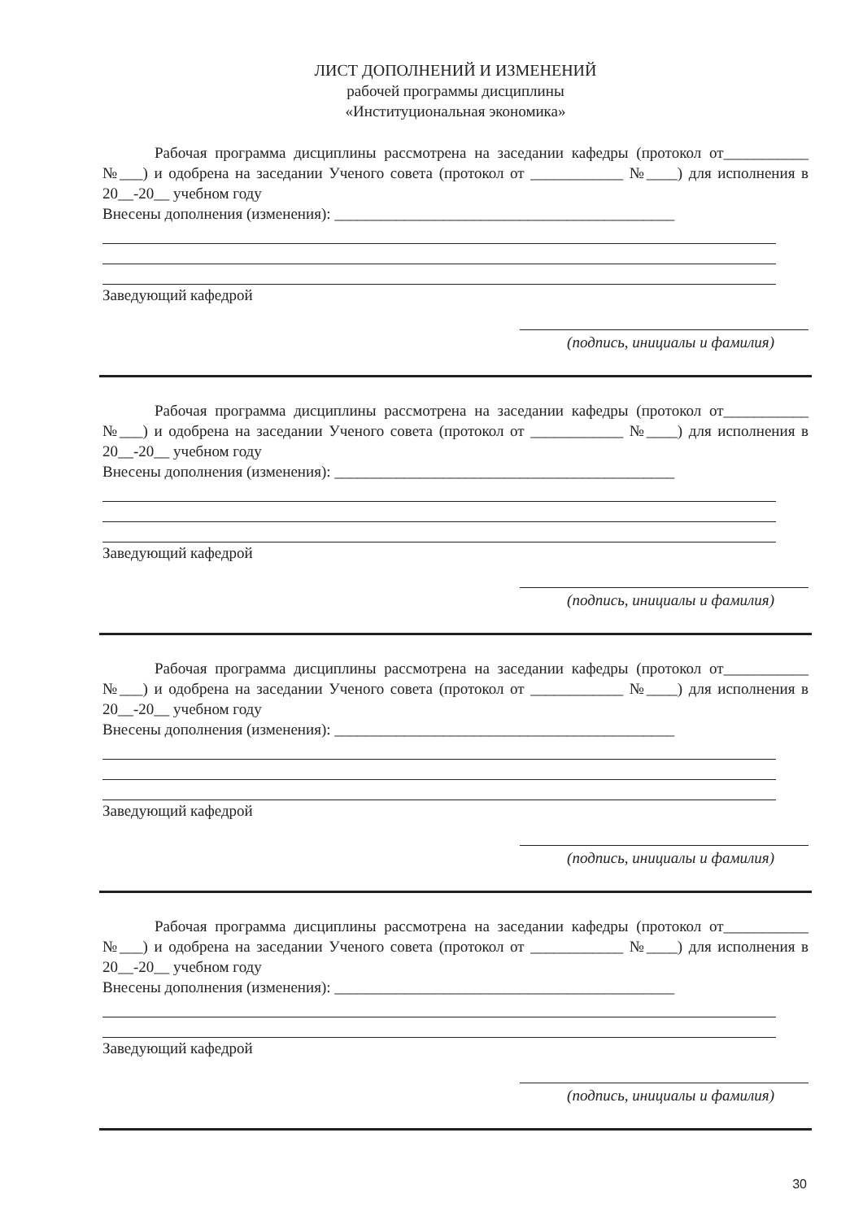ЛИСТ ДОПОЛНЕНИЙ И ИЗМЕНЕНИЙ
рабочей программы дисциплины
«Институциональная экономика»
Рабочая программа дисциплины рассмотрена на заседании кафедры (протокол от___________ №___) и одобрена на заседании Ученого совета (протокол от ____________ №____) для исполнения в 20__-20__ учебном году
Внесены дополнения (изменения): ____________________________________________
Заведующий кафедрой
(подпись, инициалы и фамилия)
Рабочая программа дисциплины рассмотрена на заседании кафедры (протокол от___________ №___) и одобрена на заседании Ученого совета (протокол от ____________ №____) для исполнения в 20__-20__ учебном году
Внесены дополнения (изменения): ____________________________________________
Заведующий кафедрой
(подпись, инициалы и фамилия)
Рабочая программа дисциплины рассмотрена на заседании кафедры (протокол от___________ №___) и одобрена на заседании Ученого совета (протокол от ____________ №____) для исполнения в 20__-20__ учебном году
Внесены дополнения (изменения): ____________________________________________
Заведующий кафедрой
(подпись, инициалы и фамилия)
Рабочая программа дисциплины рассмотрена на заседании кафедры (протокол от___________ №___) и одобрена на заседании Ученого совета (протокол от ____________ №____) для исполнения в 20__-20__ учебном году
Внесены дополнения (изменения): ____________________________________________
Заведующий кафедрой
(подпись, инициалы и фамилия)
30